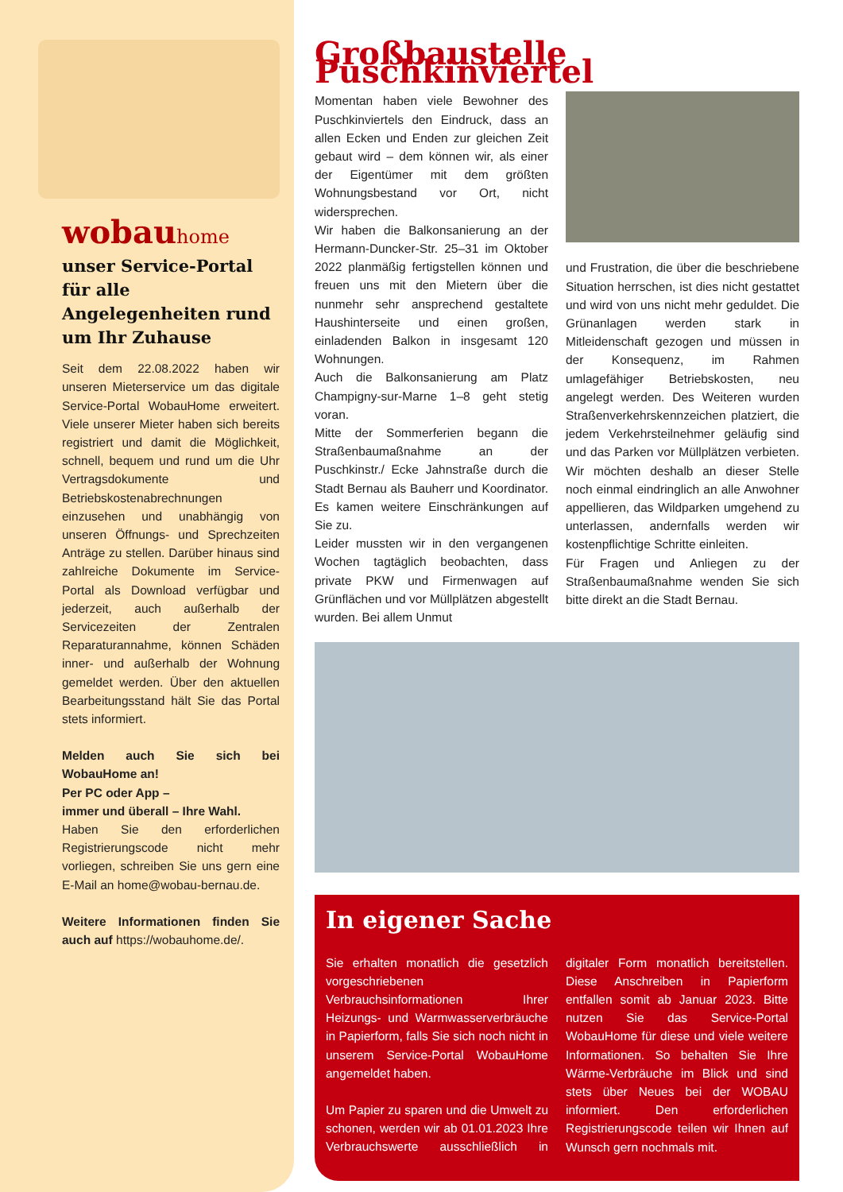wobauhome
unser Service-Portal für alle Angelegenheiten rund um Ihr Zuhause
Seit dem 22.08.2022 haben wir unseren Mieterservice um das digitale Service-Portal WobauHome erweitert. Viele unserer Mieter haben sich bereits registriert und damit die Möglichkeit, schnell, bequem und rund um die Uhr Vertragsdokumente und Betriebskostenabrechnungen einzusehen und unabhängig von unseren Öffnungs- und Sprechzeiten Anträge zu stellen. Darüber hinaus sind zahlreiche Dokumente im Service-Portal als Download verfügbar und jederzeit, auch außerhalb der Servicezeiten der Zentralen Reparaturannahme, können Schäden inner- und außerhalb der Wohnung gemeldet werden. Über den aktuellen Bearbeitungsstand hält Sie das Portal stets informiert.
Melden auch Sie sich bei WobauHome an!
Per PC oder App –
immer und überall – Ihre Wahl.
Haben Sie den erforderlichen Registrierungscode nicht mehr vorliegen, schreiben Sie uns gern eine E-Mail an home@wobau-bernau.de.
Weitere Informationen finden Sie auch auf https://wobauhome.de/.
Großbaustelle Puschkinviertel
Momentan haben viele Bewohner des Puschkinviertels den Eindruck, dass an allen Ecken und Enden zur gleichen Zeit gebaut wird – dem können wir, als einer der Eigentümer mit dem größten Wohnungsbestand vor Ort, nicht widersprechen.
Wir haben die Balkonsanierung an der Hermann-Duncker-Str. 25–31 im Oktober 2022 planmäßig fertigstellen können und freuen uns mit den Mietern über die nunmehr sehr ansprechend gestaltete Haushinterseite und einen großen, einladenden Balkon in insgesamt 120 Wohnungen.
Auch die Balkonsanierung am Platz Champigny-sur-Marne 1–8 geht stetig voran.
Mitte der Sommerferien begann die Straßenbaumaßnahme an der Puschkinstr./ Ecke Jahnstraße durch die Stadt Bernau als Bauherr und Koordinator. Es kamen weitere Einschränkungen auf Sie zu.
Leider mussten wir in den vergangenen Wochen tagtäglich beobachten, dass private PKW und Firmenwagen auf Grünflächen und vor Müllplätzen abgestellt wurden. Bei allem Unmut
und Frustration, die über die beschriebene Situation herrschen, ist dies nicht gestattet und wird von uns nicht mehr geduldet. Die Grünanlagen werden stark in Mitleidenschaft gezogen und müssen in der Konsequenz, im Rahmen umlagefähiger Betriebskosten, neu angelegt werden. Des Weiteren wurden Straßenverkehrskennzeichen platziert, die jedem Verkehrsteilnehmer geläufig sind und das Parken vor Müllplätzen verbieten. Wir möchten deshalb an dieser Stelle noch einmal eindringlich an alle Anwohner appellieren, das Wildparken umgehend zu unterlassen, andernfalls werden wir kostenpflichtige Schritte einleiten.
Für Fragen und Anliegen zu der Straßenbaumaßnahme wenden Sie sich bitte direkt an die Stadt Bernau.
In eigener Sache
Sie erhalten monatlich die gesetzlich vorgeschriebenen Verbrauchsinformationen Ihrer Heizungs- und Warmwasserverbräuche in Papierform, falls Sie sich noch nicht in unserem Service-Portal WobauHome angemeldet haben.
Um Papier zu sparen und die Umwelt zu schonen, werden wir ab 01.01.2023 Ihre Verbrauchswerte ausschließlich in digitaler Form monatlich bereitstellen. Diese Anschreiben in Papierform entfallen somit ab Januar 2023. Bitte nutzen Sie das Service-Portal WobauHome für diese und viele weitere Informationen. So behalten Sie Ihre Wärme-Verbräuche im Blick und sind stets über Neues bei der WOBAU informiert. Den erforderlichen Registrierungscode teilen wir Ihnen auf Wunsch gern nochmals mit.